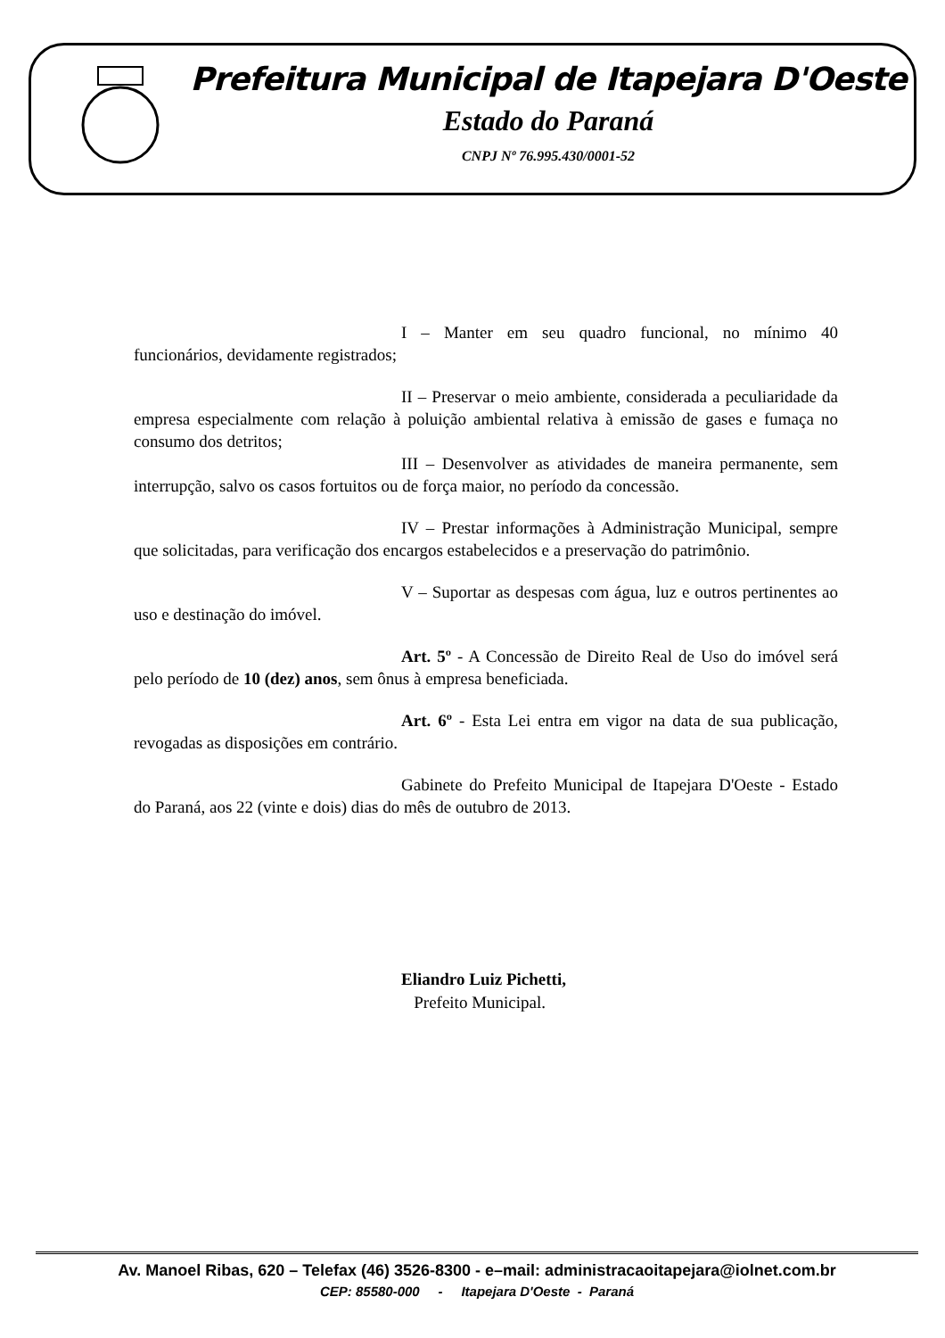Prefeitura Municipal de Itapejara D'Oeste
Estado do Paraná
CNPJ Nº 76.995.430/0001-52
I – Manter em seu quadro funcional, no mínimo 40 funcionários, devidamente registrados;
II – Preservar o meio ambiente, considerada a peculiaridade da empresa especialmente com relação à poluição ambiental relativa à emissão de gases e fumaça no consumo dos detritos;
III – Desenvolver as atividades de maneira permanente, sem interrupção, salvo os casos fortuitos ou de força maior, no período da concessão.
IV – Prestar informações à Administração Municipal, sempre que solicitadas, para verificação dos encargos estabelecidos e a preservação do patrimônio.
V – Suportar as despesas com água, luz e outros pertinentes ao uso e destinação do imóvel.
Art. 5º - A Concessão de Direito Real de Uso do imóvel será pelo período de 10 (dez) anos, sem ônus à empresa beneficiada.
Art. 6º - Esta Lei entra em vigor na data de sua publicação, revogadas as disposições em contrário.
Gabinete do Prefeito Municipal de Itapejara D'Oeste - Estado do Paraná, aos 22 (vinte e dois) dias do mês de outubro de 2013.
Eliandro Luiz Pichetti,
Prefeito Municipal.
Av. Manoel Ribas, 620 – Telefax (46) 3526-8300 - e–mail: administracaoitapejara@iolnet.com.br
CEP: 85580-000 - Itapejara D'Oeste - Paraná